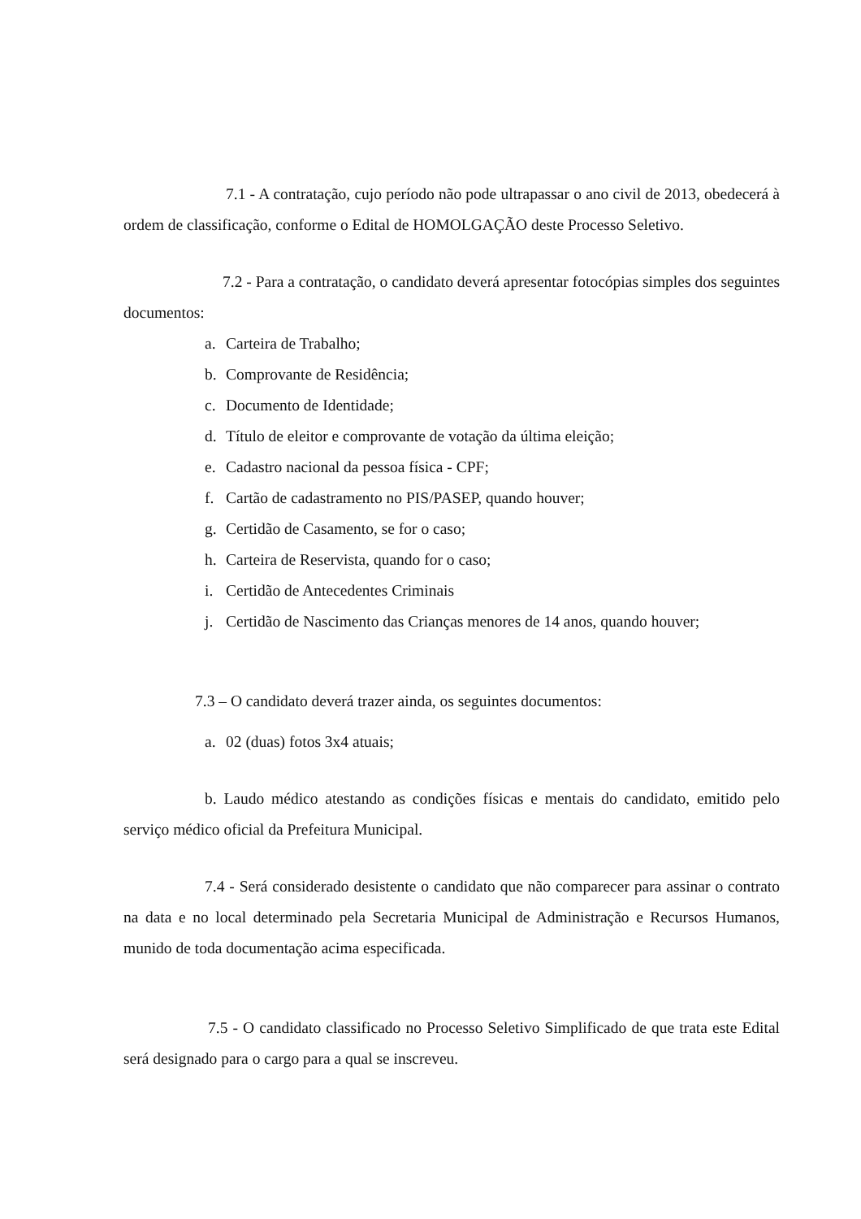7.1 - A contratação, cujo período não pode ultrapassar o ano civil de 2013, obedecerá à ordem de classificação, conforme o Edital de HOMOLGAÇÃO deste Processo Seletivo.
7.2 - Para a contratação, o candidato deverá apresentar fotocópias simples dos seguintes documentos:
a. Carteira de Trabalho;
b. Comprovante de Residência;
c. Documento de Identidade;
d. Título de eleitor e comprovante de votação da última eleição;
e. Cadastro nacional da pessoa física - CPF;
f. Cartão de cadastramento no PIS/PASEP, quando houver;
g. Certidão de Casamento, se for o caso;
h. Carteira de Reservista, quando for o caso;
i. Certidão de Antecedentes Criminais
j. Certidão de Nascimento das Crianças menores de 14 anos, quando houver;
7.3 – O candidato deverá trazer ainda, os seguintes documentos:
a. 02 (duas) fotos 3x4 atuais;
b. Laudo médico atestando as condições físicas e mentais do candidato, emitido pelo serviço médico oficial da Prefeitura Municipal.
7.4 - Será considerado desistente o candidato que não comparecer para assinar o contrato na data e no local determinado pela Secretaria Municipal de Administração e Recursos Humanos, munido de toda documentação acima especificada.
7.5 - O candidato classificado no Processo Seletivo Simplificado de que trata este Edital será designado para o cargo para a qual se inscreveu.